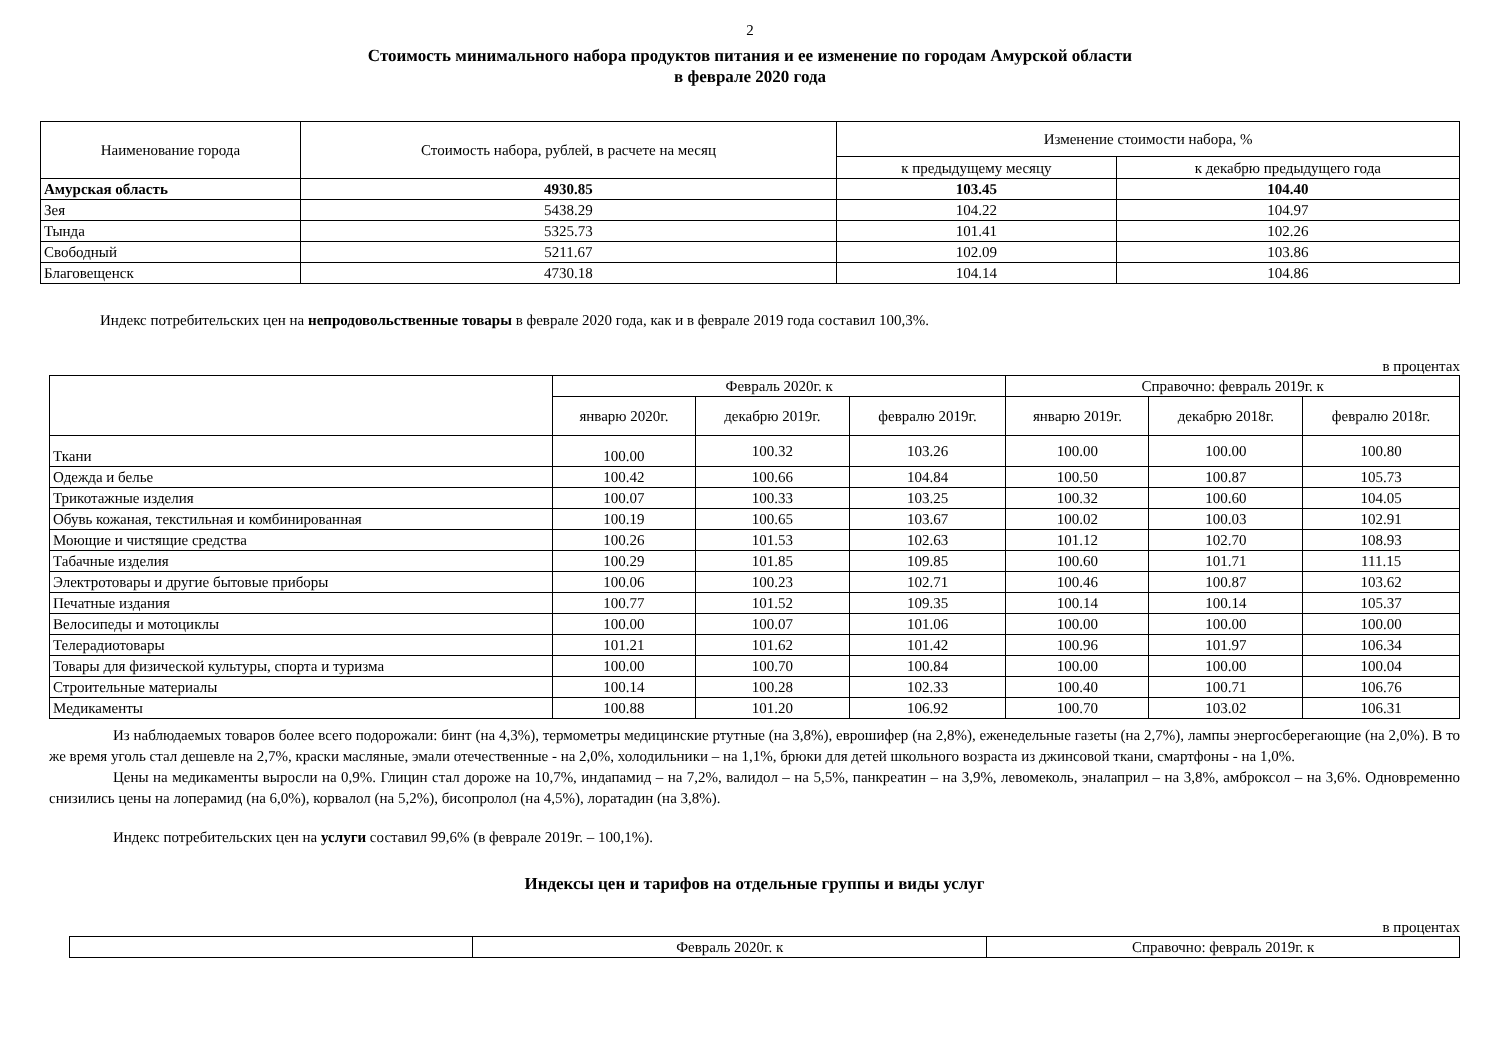2
Стоимость минимального набора продуктов питания и ее изменение по городам Амурской области
в феврале 2020 года
| Наименование города | Стоимость набора, рублей, в расчете на месяц | Изменение стоимости набора, % | |
| --- | --- | --- | --- |
| | | к предыдущему месяцу | к декабрю предыдущего года |
| Амурская область | 4930.85 | 103.45 | 104.40 |
| Зея | 5438.29 | 104.22 | 104.97 |
| Тында | 5325.73 | 101.41 | 102.26 |
| Свободный | 5211.67 | 102.09 | 103.86 |
| Благовещенск | 4730.18 | 104.14 | 104.86 |
Индекс потребительских цен на непродовольственные товары в феврале 2020 года, как и в феврале 2019 года составил 100,3%.
в процентах
| | Февраль 2020г. к | | | Справочно: февраль 2019г. к | | |
| --- | --- | --- | --- | --- | --- | --- |
| | январю 2020г. | декабрю 2019г. | февралю 2019г. | январю 2019г. | декабрю 2018г. | февралю 2018г. |
| Ткани | 100.00 | 100.32 | 103.26 | 100.00 | 100.00 | 100.80 |
| Одежда и белье | 100.42 | 100.66 | 104.84 | 100.50 | 100.87 | 105.73 |
| Трикотажные изделия | 100.07 | 100.33 | 103.25 | 100.32 | 100.60 | 104.05 |
| Обувь кожаная, текстильная и комбинированная | 100.19 | 100.65 | 103.67 | 100.02 | 100.03 | 102.91 |
| Моющие и чистящие средства | 100.26 | 101.53 | 102.63 | 101.12 | 102.70 | 108.93 |
| Табачные изделия | 100.29 | 101.85 | 109.85 | 100.60 | 101.71 | 111.15 |
| Электротовары и другие бытовые приборы | 100.06 | 100.23 | 102.71 | 100.46 | 100.87 | 103.62 |
| Печатные издания | 100.77 | 101.52 | 109.35 | 100.14 | 100.14 | 105.37 |
| Велосипеды и мотоциклы | 100.00 | 100.07 | 101.06 | 100.00 | 100.00 | 100.00 |
| Телерадиотовары | 101.21 | 101.62 | 101.42 | 100.96 | 101.97 | 106.34 |
| Товары для физической культуры, спорта и туризма | 100.00 | 100.70 | 100.84 | 100.00 | 100.00 | 100.04 |
| Строительные материалы | 100.14 | 100.28 | 102.33 | 100.40 | 100.71 | 106.76 |
| Медикаменты | 100.88 | 101.20 | 106.92 | 100.70 | 103.02 | 106.31 |
Из наблюдаемых товаров более всего подорожали: бинт (на 4,3%), термометры медицинские ртутные (на 3,8%), еврошифер (на 2,8%), еженедельные газеты (на 2,7%), лампы энергосберегающие (на 2,0%). В то же время уголь стал дешевле на 2,7%, краски масляные, эмали отечественные - на 2,0%, холодильники – на 1,1%, брюки для детей школьного возраста из джинсовой ткани, смартфоны - на 1,0%.
Цены на медикаменты выросли на 0,9%. Глицин стал дороже на 10,7%, индапамид – на 7,2%, валидол – на 5,5%, панкреатин – на 3,9%, левомеколь, эналаприл – на 3,8%, амброксол – на 3,6%. Одновременно снизились цены на лоперамид (на 6,0%), корвалол (на 5,2%), бисопролол (на 4,5%), лоратадин (на 3,8%).
Индекс потребительских цен на услуги составил 99,6% (в феврале 2019г. – 100,1%).
Индексы цен и тарифов на отдельные группы и виды услуг
в процентах
| | Февраль 2020г. к | Справочно: февраль 2019г. к |
| --- | --- | --- |